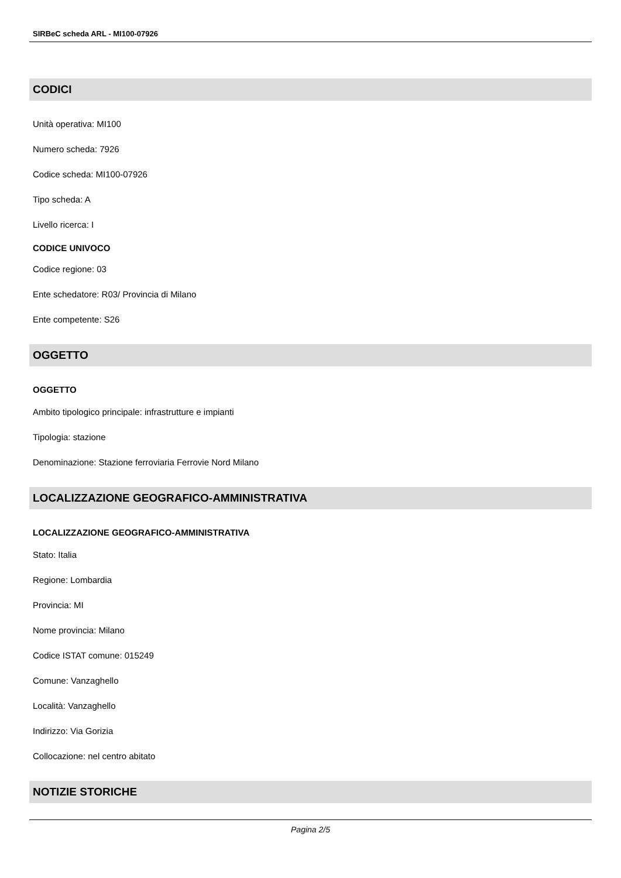SIRBeC scheda ARL - MI100-07926
CODICI
Unità operativa: MI100
Numero scheda: 7926
Codice scheda: MI100-07926
Tipo scheda: A
Livello ricerca: I
CODICE UNIVOCO
Codice regione: 03
Ente schedatore: R03/ Provincia di Milano
Ente competente: S26
OGGETTO
OGGETTO
Ambito tipologico principale: infrastrutture e impianti
Tipologia: stazione
Denominazione: Stazione ferroviaria Ferrovie Nord Milano
LOCALIZZAZIONE GEOGRAFICO-AMMINISTRATIVA
LOCALIZZAZIONE GEOGRAFICO-AMMINISTRATIVA
Stato: Italia
Regione: Lombardia
Provincia: MI
Nome provincia: Milano
Codice ISTAT comune: 015249
Comune: Vanzaghello
Località: Vanzaghello
Indirizzo: Via Gorizia
Collocazione: nel centro abitato
NOTIZIE STORICHE
Pagina 2/5